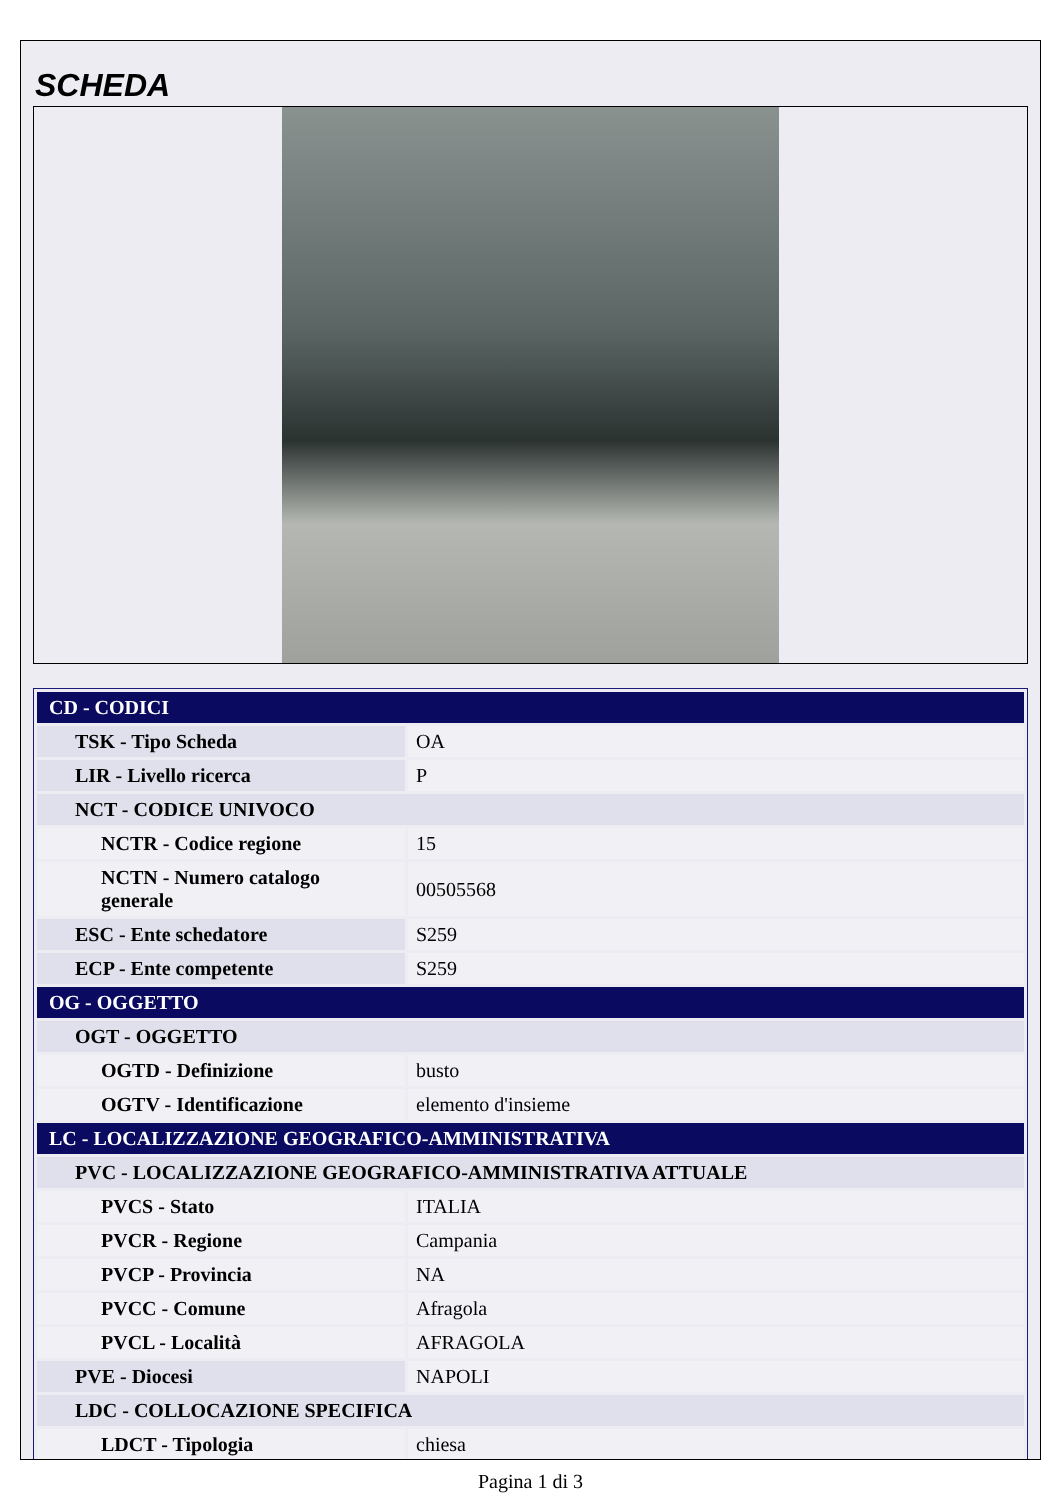SCHEDA
| CD - CODICI | |
| TSK - Tipo Scheda | OA |
| LIR - Livello ricerca | P |
| NCT - CODICE UNIVOCO | |
| NCTR - Codice regione | 15 |
| NCTN - Numero catalogo generale | 00505568 |
| ESC - Ente schedatore | S259 |
| ECP - Ente competente | S259 |
| OG - OGGETTO | |
| OGT - OGGETTO | |
| OGTD - Definizione | busto |
| OGTV - Identificazione | elemento d'insieme |
| LC - LOCALIZZAZIONE GEOGRAFICO-AMMINISTRATIVA | |
| PVC - LOCALIZZAZIONE GEOGRAFICO-AMMINISTRATIVA ATTUALE | |
| PVCS - Stato | ITALIA |
| PVCR - Regione | Campania |
| PVCP - Provincia | NA |
| PVCC - Comune | Afragola |
| PVCL - Località | AFRAGOLA |
| PVE - Diocesi | NAPOLI |
| LDC - COLLOCAZIONE SPECIFICA | |
| LDCT - Tipologia | chiesa |
Pagina 1 di 3